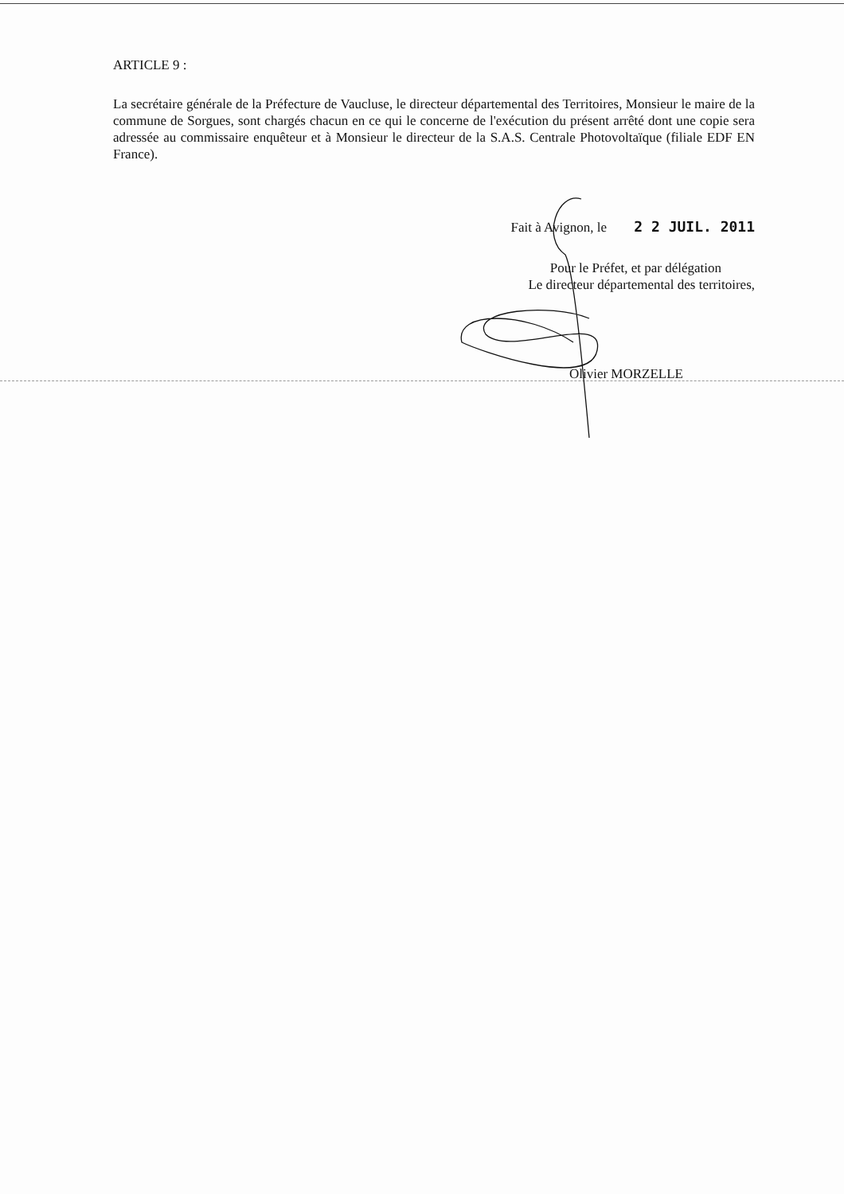ARTICLE 9 :
La secrétaire générale de la Préfecture de Vaucluse, le directeur départemental des Territoires, Monsieur le maire de la commune de Sorgues, sont chargés chacun en ce qui le concerne de l'exécution du présent arrêté dont une copie sera adressée au commissaire enquêteur et à Monsieur le directeur de la S.A.S. Centrale Photovoltaïque (filiale EDF EN France).
Fait à Avignon, le 2 2 JUIL. 2011
Pour le Préfet, et par délégation
Le directeur départemental des territoires,
Olivier MORZELLE